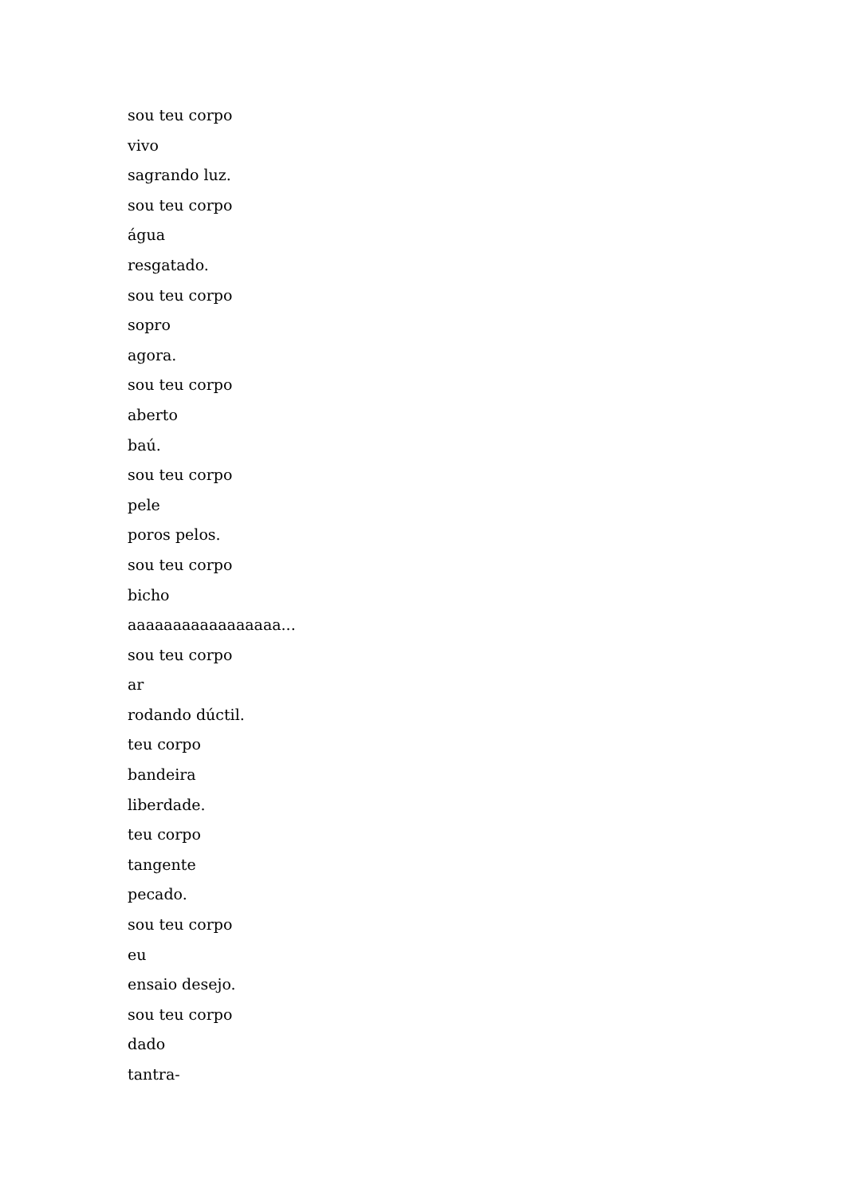sou teu corpo
vivo
sagrando luz.
sou teu corpo
água
resgatado.
sou teu corpo
sopro
agora.
sou teu corpo
aberto
baú.
sou teu corpo
pele
poros pelos.
sou teu corpo
bicho
aaaaaaaaaaaaaaaaa...
sou teu corpo
ar
rodando dúctil.
teu corpo
bandeira
liberdade.
teu corpo
tangente
pecado.
sou teu corpo
eu
ensaio desejo.
sou teu corpo
dado
tantra-